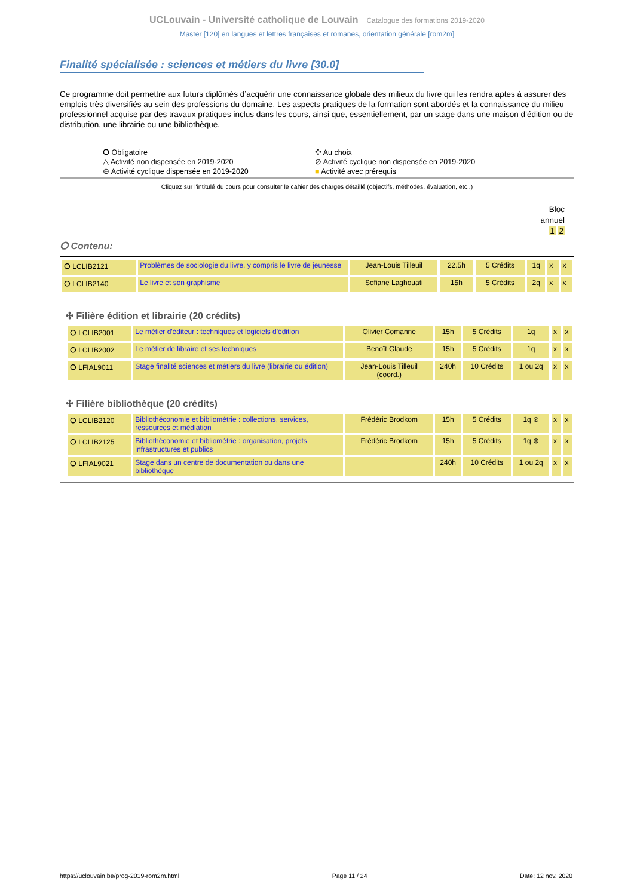UCLouvain - Université catholique de Louvain Catalogue des formations 2019-2020
Master [120] en langues et lettres françaises et romanes, orientation générale [rom2m]
Finalité spécialisée : sciences et métiers du livre [30.0]
Ce programme doit permettre aux futurs diplômés d’acquérir une connaissance globale des milieux du livre qui les rendra aptes à assurer des emplois très diversifiés au sein des professions du domaine. Les aspects pratiques de la formation sont abordés et la connaissance du milieu professionnel acquise par des travaux pratiques inclus dans les cours, ainsi que, essentiellement, par un stage dans une maison d’édition ou de distribution, une librairie ou une bibliothèque.
⭘ Obligatoire
✣ Au choix
△ Activité non dispensée en 2019-2020
⊘ Activité cyclique non dispensée en 2019-2020
⊕ Activité cyclique dispensée en 2019-2020
■ Activité avec prérequis
Cliquez sur l'intitulé du cours pour consulter le cahier des charges détaillé (objectifs, méthodes, évaluation, etc..)
Bloc
annuel
1 2
⭘ Contenu:
| ⭘ LCLIB2121 | Problèmes de sociologie du livre, y compris le livre de jeunesse | Jean-Louis Tilleuil | 22.5h | 5 Crédits | 1q | x | x |
| ⭘ LCLIB2140 | Le livre et son graphisme | Sofiane Laghouati | 15h | 5 Crédits | 2q | x | x |
✣ Filière édition et librairie (20 crédits)
| ⭘ LCLIB2001 | Le métier d'éditeur : techniques et logiciels d'édition | Olivier Comanne | 15h | 5 Crédits | 1q | x | x |
| ⭘ LCLIB2002 | Le métier de libraire et ses techniques | Benoît Glaude | 15h | 5 Crédits | 1q | x | x |
| ⭘ LFIAL9011 | Stage finalité sciences et métiers du livre (librairie ou édition) | Jean-Louis Tilleuil (coord.) | 240h | 10 Crédits | 1 ou 2q | x | x |
✣ Filière bibliothèque (20 crédits)
| ⭘ LCLIB2120 | Bibliothéconomie et bibliométrie : collections, services, ressources et médiation | Frédéric Brodkom | 15h | 5 Crédits | 1q ⊘ | x | x |
| ⭘ LCLIB2125 | Bibliothéconomie et bibliométrie : organisation, projets, infrastructures et publics | Frédéric Brodkom | 15h | 5 Crédits | 1q ⊕ | x | x |
| ⭘ LFIAL9021 | Stage dans un centre de documentation ou dans une bibliothèque | | 240h | 10 Crédits | 1 ou 2q | x | x |
https://uclouvain.be/prog-2019-rom2m.html Page 11 / 24 Date: 12 nov. 2020